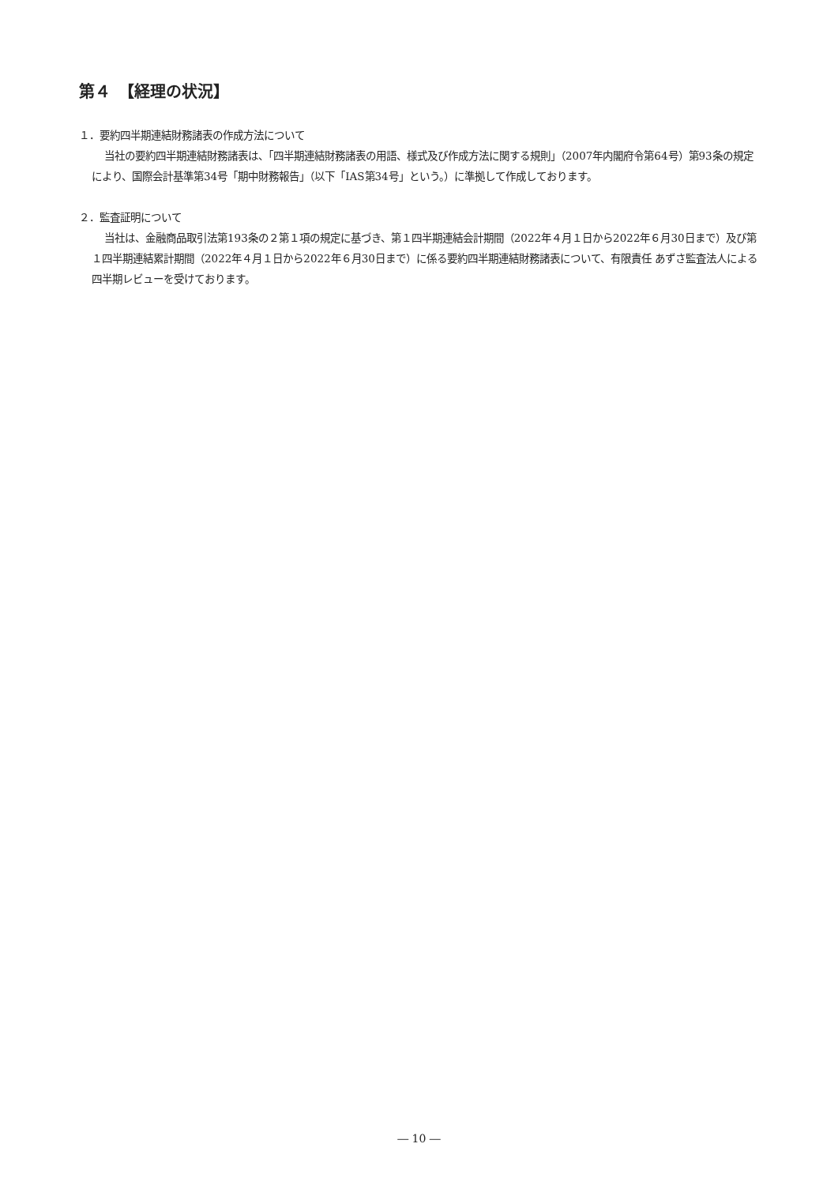第４　【経理の状況】
１．要約四半期連結財務諸表の作成方法について
当社の要約四半期連結財務諸表は、「四半期連結財務諸表の用語、様式及び作成方法に関する規則」（2007年内閣府令第64号）第93条の規定により、国際会計基準第34号「期中財務報告」（以下「IAS第34号」という。）に準拠して作成しております。
２．監査証明について
当社は、金融商品取引法第193条の２第１項の規定に基づき、第１四半期連結会計期間（2022年４月１日から2022年６月30日まで）及び第１四半期連結累計期間（2022年４月１日から2022年６月30日まで）に係る要約四半期連結財務諸表について、有限責任 あずさ監査法人による四半期レビューを受けております。
― 10 ―